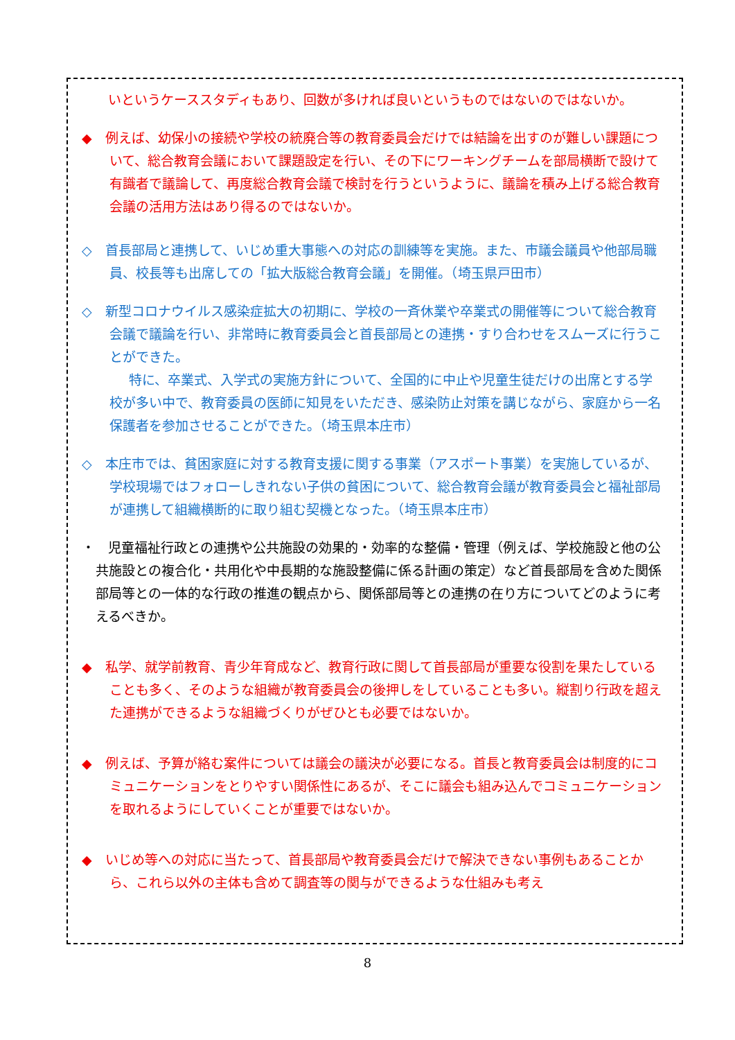いというケーススタディもあり、回数が多ければ良いというものではないのではないか。
◆　例えば、幼保小の接続や学校の統廃合等の教育委員会だけでは結論を出すのが難しい課題について、総合教育会議において課題設定を行い、その下にワーキングチームを部局横断で設けて有識者で議論して、再度総合教育会議で検討を行うというように、議論を積み上げる総合教育会議の活用方法はあり得るのではないか。
◇　首長部局と連携して、いじめ重大事態への対応の訓練等を実施。また、市議会議員や他部局職員、校長等も出席しての「拡大版総合教育会議」を開催。（埼玉県戸田市）
◇　新型コロナウイルス感染症拡大の初期に、学校の一斉休業や卒業式の開催等について総合教育会議で議論を行い、非常時に教育委員会と首長部局との連携・すり合わせをスムーズに行うことができた。
特に、卒業式、入学式の実施方針について、全国的に中止や児童生徒だけの出席とする学校が多い中で、教育委員の医師に知見をいただき、感染防止対策を講じながら、家庭から一名保護者を参加させることができた。（埼玉県本庄市）
◇　本庄市では、貧困家庭に対する教育支援に関する事業（アスポート事業）を実施しているが、学校現場ではフォローしきれない子供の貧困について、総合教育会議が教育委員会と福祉部局が連携して組織横断的に取り組む契機となった。（埼玉県本庄市）
・　児童福祉行政との連携や公共施設の効果的・効率的な整備・管理（例えば、学校施設と他の公共施設との複合化・共用化や中長期的な施設整備に係る計画の策定）など首長部局を含めた関係部局等との一体的な行政の推進の観点から、関係部局等との連携の在り方についてどのように考えるべきか。
◆　私学、就学前教育、青少年育成など、教育行政に関して首長部局が重要な役割を果たしていることも多く、そのような組織が教育委員会の後押しをしていることも多い。縦割り行政を超えた連携ができるような組織づくりがぜひとも必要ではないか。
◆　例えば、予算が絡む案件については議会の議決が必要になる。首長と教育委員会は制度的にコミュニケーションをとりやすい関係性にあるが、そこに議会も組み込んでコミュニケーションを取れるようにしていくことが重要ではないか。
◆　いじめ等への対応に当たって、首長部局や教育委員会だけで解決できない事例もあることから、これら以外の主体も含めて調査等の関与ができるような仕組みも考え
8